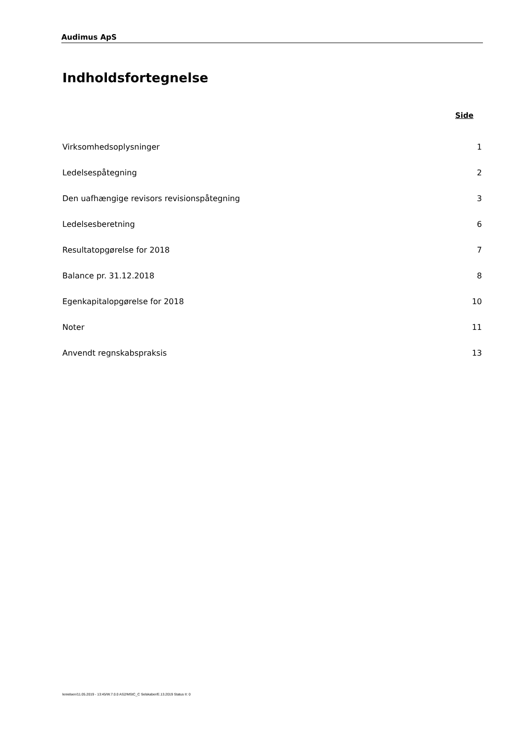Audimus ApS
Indholdsfortegnelse
Side
| Virksomhedsoplysninger | 1 |
| Ledelsespåtegning | 2 |
| Den uafhængige revisors revisionspåtegning | 3 |
| Ledelsesberetning | 6 |
| Resultatopgørelse for 2018 | 7 |
| Balance pr. 31.12.2018 | 8 |
| Egenkapitalopgørelse for 2018 | 10 |
| Noter | 11 |
| Anvendt regnskabspraksis | 13 |
lenielsen/11.05.2019 - 13:45/W.7.0.0 AS2/MStC_C Selskaber/E.13.2019 Status II: 0